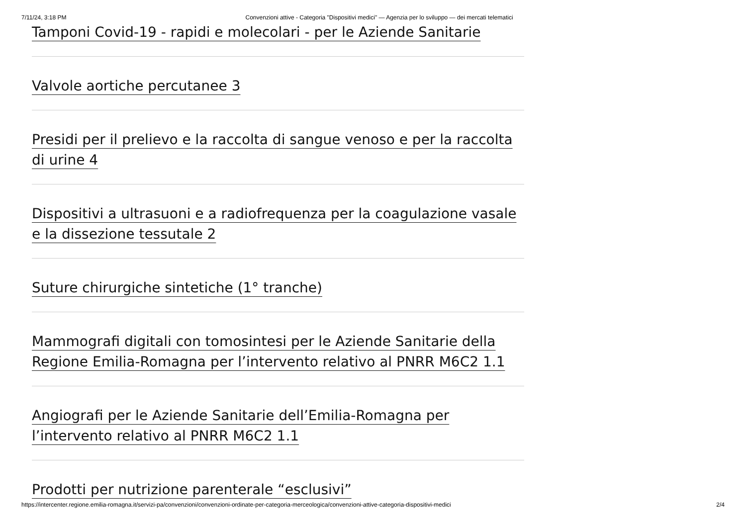7/11/24, 3:18 PM Convenzioni attive - Categoria "Dispositivi medici" — Agenzia per lo sviluppo — dei mercati telematici
Tamponi Covid-19 - rapidi e molecolari - per le Aziende Sanitarie
Valvole aortiche percutanee 3
Presidi per il prelievo e la raccolta di sangue venoso e per la raccolta di urine 4
Dispositivi a ultrasuoni e a radiofrequenza per la coagulazione vasale e la dissezione tessutale 2
Suture chirurgiche sintetiche (1° tranche)
Mammografi digitali con tomosintesi per le Aziende Sanitarie della Regione Emilia-Romagna per l’intervento relativo al PNRR M6C2 1.1
Angiografi per le Aziende Sanitarie dell’Emilia-Romagna per l’intervento relativo al PNRR M6C2 1.1
Prodotti per nutrizione parenterale “esclusivi”
https://intercenter.regione.emilia-romagna.it/servizi-pa/convenzioni/convenzioni-ordinate-per-categoria-merceologica/convenzioni-attive-categoria-dispositivi-medici 2/4